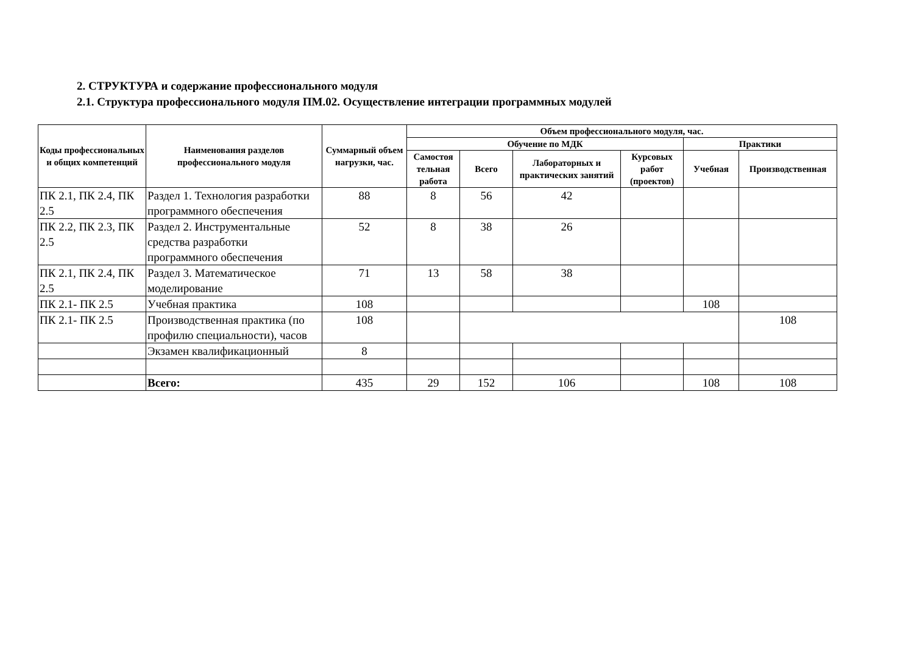2. СТРУКТУРА и содержание профессионального модуля
2.1. Структура профессионального модуля ПМ.02. Осуществление интеграции программных модулей
| Коды профессиональных и общих компетенций | Наименования разделов профессионального модуля | Суммарный объем нагрузки, час. | Объем профессионального модуля, час. | | | | | |
| --- | --- | --- | --- | --- | --- | --- | --- | --- |
| | | | Обучение по МДК | | | | Практики | |
| | | | Самостоя тельная работа | Всего | Лабораторных и практических занятий | Курсовых работ (проектов) | Учебная | Производственная |
| ПК 2.1, ПК 2.4, ПК 2.5 | Раздел 1. Технология разработки программного обеспечения | 88 | 8 | 56 | 42 | | | |
| ПК 2.2, ПК 2.3, ПК 2.5 | Раздел 2. Инструментальные средства разработки программного обеспечения | 52 | 8 | 38 | 26 | | | |
| ПК 2.1, ПК 2.4, ПК 2.5 | Раздел 3. Математическое моделирование | 71 | 13 | 58 | 38 | | | |
| ПК 2.1- ПК 2.5 | Учебная практика | 108 | | | | | 108 | |
| ПК 2.1- ПК 2.5 | Производственная практика (по профилю специальности), часов | 108 | | | | | | 108 |
| | Экзамен квалификационный | 8 | | | | | | |
| | Всего: | 435 | 29 | 152 | 106 | | 108 | 108 |